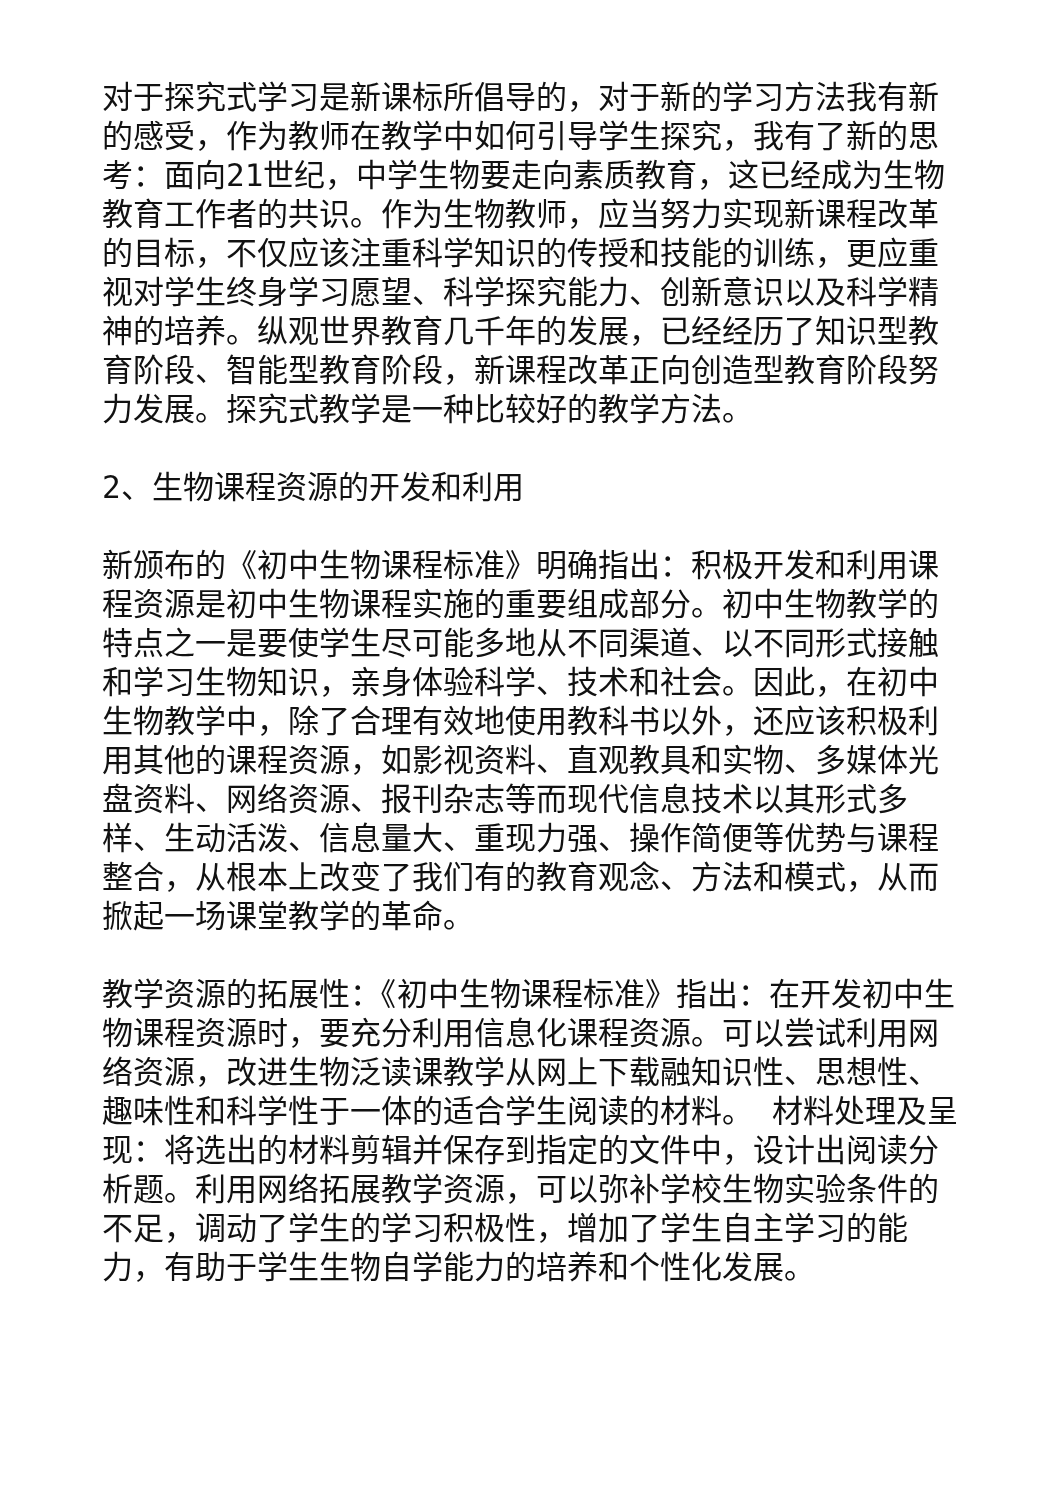对于探究式学习是新课标所倡导的，对于新的学习方法我有新的感受，作为教师在教学中如何引导学生探究，我有了新的思考：面向21世纪，中学生物要走向素质教育，这已经成为生物教育工作者的共识。作为生物教师，应当努力实现新课程改革的目标，不仅应该注重科学知识的传授和技能的训练，更应重视对学生终身学习愿望、科学探究能力、创新意识以及科学精神的培养。纵观世界教育几千年的发展，已经经历了知识型教育阶段、智能型教育阶段，新课程改革正向创造型教育阶段努力发展。探究式教学是一种比较好的教学方法。
2、生物课程资源的开发和利用
新颁布的《初中生物课程标准》明确指出：积极开发和利用课程资源是初中生物课程实施的重要组成部分。初中生物教学的特点之一是要使学生尽可能多地从不同渠道、以不同形式接触和学习生物知识，亲身体验科学、技术和社会。因此，在初中生物教学中，除了合理有效地使用教科书以外，还应该积极利用其他的课程资源，如影视资料、直观教具和实物、多媒体光盘资料、网络资源、报刊杂志等而现代信息技术以其形式多样、生动活泼、信息量大、重现力强、操作简便等优势与课程整合，从根本上改变了我们有的教育观念、方法和模式，从而掀起一场课堂教学的革命。
教学资源的拓展性：《初中生物课程标准》指出：在开发初中生物课程资源时，要充分利用信息化课程资源。可以尝试利用网络资源，改进生物泛读课教学从网上下载融知识性、思想性、趣味性和科学性于一体的适合学生阅读的材料。 材料处理及呈现：将选出的材料剪辑并保存到指定的文件中，设计出阅读分析题。利用网络拓展教学资源，可以弥补学校生物实验条件的不足，调动了学生的学习积极性，增加了学生自主学习的能力，有助于学生生物自学能力的培养和个性化发展。